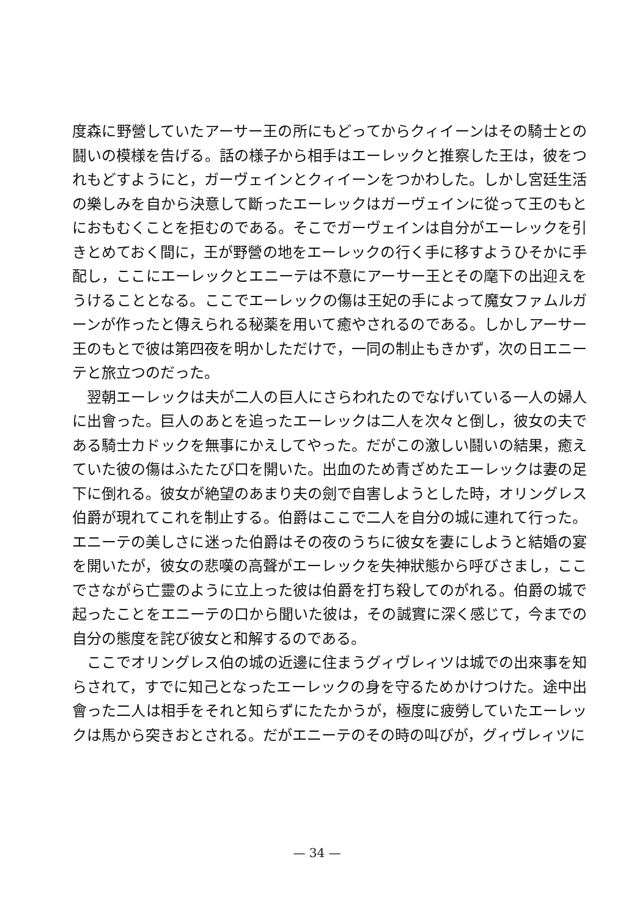度森に野營していたアーサー王の所にもどってからクィイーンはその騎士との鬪いの模様を告げる。話の様子から相手はエーレックと推察した王は，彼をつれもどすようにと，ガーヴェインとクィイーンをつかわした。しかし宮廷生活の樂しみを自から決意して斷ったエーレックはガーヴェインに從って王のもとにおもむくことを拒むのである。そこでガーヴェインは自分がエーレックを引きとめておく間に，王が野營の地をエーレックの行く手に移すようひそかに手配し，ここにエーレックとエニーテは不意にアーサー王とその麾下の出迎えをうけることとなる。ここでエーレックの傷は王妃の手によって魔女ファムルガーンが作ったと傳えられる秘薬を用いて癒やされるのである。しかしアーサー王のもとで彼は第四夜を明かしただけで，一同の制止もきかず，次の日エニーテと旅立つのだった。
翌朝エーレックは夫が二人の巨人にさらわれたのでなげいている一人の婦人に出會った。巨人のあとを追ったエーレックは二人を次々と倒し，彼女の夫である騎士カドックを無事にかえしてやった。だがこの激しい鬪いの結果，癒えていた彼の傷はふたたび口を開いた。出血のため青ざめたエーレックは妻の足下に倒れる。彼女が絶望のあまり夫の劍で自害しようとした時，オリングレス伯爵が現れてこれを制止する。伯爵はここで二人を自分の城に連れて行った。エニーテの美しさに迷った伯爵はその夜のうちに彼女を妻にしようと結婚の宴を開いたが，彼女の悲嘆の高聲がエーレックを失神狀態から呼びさまし，ここでさながら亡靈のように立上った彼は伯爵を打ち殺してのがれる。伯爵の城で起ったことをエニーテの口から聞いた彼は，その誠實に深く感じて，今までの自分の態度を詫び彼女と和解するのである。
ここでオリングレス伯の城の近邊に住まうグィヴレィツは城での出來事を知らされて，すでに知己となったエーレックの身を守るためかけつけた。途中出會った二人は相手をそれと知らずにたたかうが，極度に疲勞していたエーレックは馬から突きおとされる。だがエニーテのその時の叫びが，グィヴレィツに
— 34 —